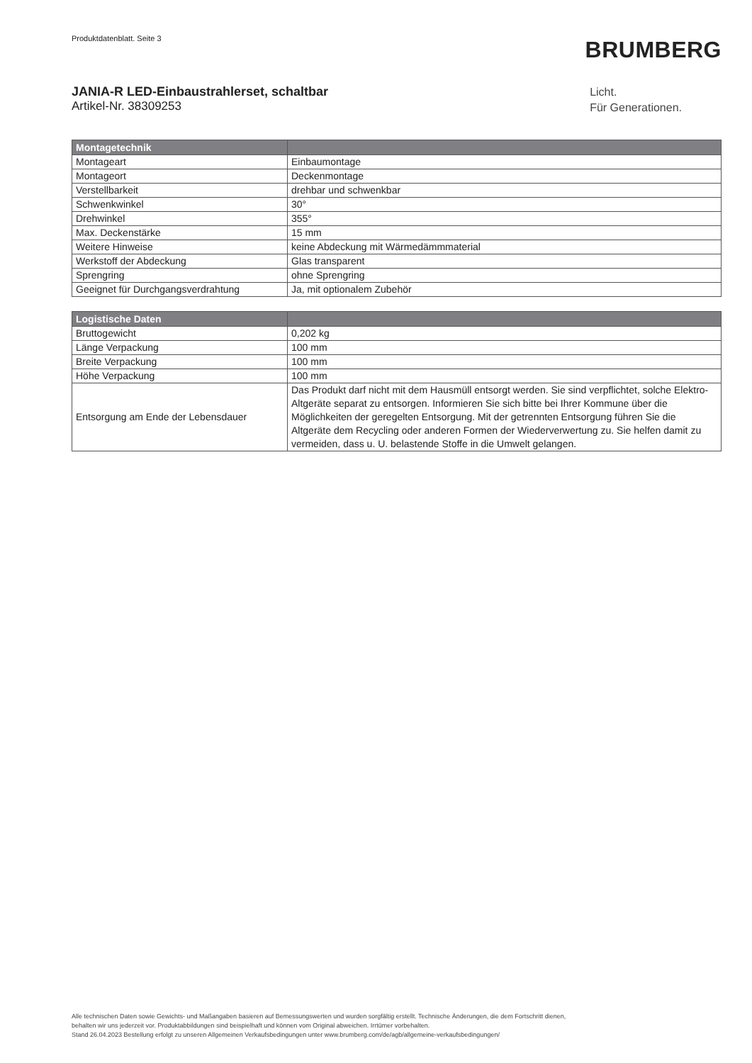Produktdatenblatt. Seite 3
BRUMBERG
JANIA-R LED-Einbaustrahlerset, schaltbar
Artikel-Nr. 38309253
Licht.
Für Generationen.
| Montagetechnik | |
| --- | --- |
| Montageart | Einbaumontage |
| Montageort | Deckenmontage |
| Verstellbarkeit | drehbar und schwenkbar |
| Schwenkwinkel | 30° |
| Drehwinkel | 355° |
| Max. Deckenstärke | 15 mm |
| Weitere Hinweise | keine Abdeckung mit Wärmedämmmaterial |
| Werkstoff der Abdeckung | Glas transparent |
| Sprengring | ohne Sprengring |
| Geeignet für Durchgangsverdrahtung | Ja, mit optionalem Zubehör |
| Logistische Daten | |
| --- | --- |
| Bruttogewicht | 0,202 kg |
| Länge Verpackung | 100 mm |
| Breite Verpackung | 100 mm |
| Höhe Verpackung | 100 mm |
| Entsorgung am Ende der Lebensdauer | Das Produkt darf nicht mit dem Hausmüll entsorgt werden. Sie sind verpflichtet, solche Elektro-Altgeräte separat zu entsorgen. Informieren Sie sich bitte bei Ihrer Kommune über die Möglichkeiten der geregelten Entsorgung. Mit der getrennten Entsorgung führen Sie die Altgeräte dem Recycling oder anderen Formen der Wiederverwertung zu. Sie helfen damit zu vermeiden, dass u. U. belastende Stoffe in die Umwelt gelangen. |
Alle technischen Daten sowie Gewichts- und Maßangaben basieren auf Bemessungswerten und wurden sorgfältig erstellt. Technische Änderungen, die dem Fortschritt dienen,
behalten wir uns jederzeit vor. Produktabbildungen sind beispielhaft und können vom Original abweichen. Irrtümer vorbehalten.
Stand 26.04.2023 Bestellung erfolgt zu unseren Allgemeinen Verkaufsbedingungen unter www.brumberg.com/de/agb/allgemeine-verkaufsbedingungen/